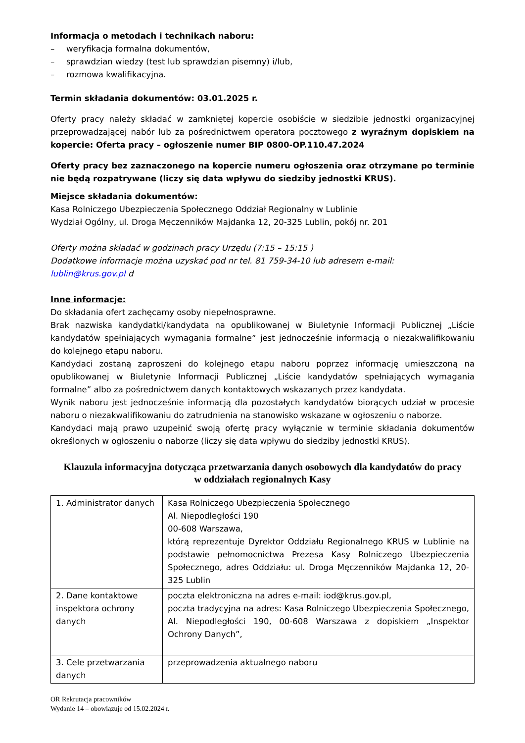Informacja o metodach i technikach naboru:
– weryfikacja formalna dokumentów,
– sprawdzian wiedzy (test lub sprawdzian pisemny) i/lub,
– rozmowa kwalifikacyjna.
Termin składania dokumentów: 03.01.2025 r.
Oferty pracy należy składać w zamkniętej kopercie osobiście w siedzibie jednostki organizacyjnej przeprowadzającej nabór lub za pośrednictwem operatora pocztowego z wyraźnym dopiskiem na kopercie: Oferta pracy – ogłoszenie numer BIP 0800-OP.110.47.2024
Oferty pracy bez zaznaczonego na kopercie numeru ogłoszenia oraz otrzymane po terminie nie będą rozpatrywane (liczy się data wpływu do siedziby jednostki KRUS).
Miejsce składania dokumentów:
Kasa Rolniczego Ubezpieczenia Społecznego Oddział Regionalny w Lublinie
Wydział Ogólny, ul. Droga Męczenników Majdanka 12, 20-325 Lublin, pokój nr. 201
Oferty można składać w godzinach pracy Urzędu (7:15 – 15:15 )
Dodatkowe informacje można uzyskać pod nr tel. 81 759-34-10 lub adresem e-mail:
lublin@krus.gov.pl d
Inne informacje:
Do składania ofert zachęcamy osoby niepełnosprawne.
Brak nazwiska kandydatki/kandydata na opublikowanej w Biuletynie Informacji Publicznej „Liście kandydatów spełniających wymagania formalne” jest jednocześnie informacją o niezakwalifikowaniu do kolejnego etapu naboru.
Kandydaci zostaną zaproszeni do kolejnego etapu naboru poprzez informację umieszczoną na opublikowanej w Biuletynie Informacji Publicznej „Liście kandydatów spełniających wymagania formalne” albo za pośrednictwem danych kontaktowych wskazanych przez kandydata.
Wynik naboru jest jednocześnie informacją dla pozostałych kandydatów biorących udział w procesie naboru o niezakwalifikowaniu do zatrudnienia na stanowisko wskazane w ogłoszeniu o naborze.
Kandydaci mają prawo uzupełnić swoją ofertę pracy wyłącznie w terminie składania dokumentów określonych w ogłoszeniu o naborze (liczy się data wpływu do siedziby jednostki KRUS).
Klauzula informacyjna dotycząca przetwarzania danych osobowych dla kandydatów do pracy w oddziałach regionalnych Kasy
| 1. Administrator danych | Kasa Rolniczego Ubezpieczenia Społecznego Al. Niepodległości 190 00-608 Warszawa, którą reprezentuje Dyrektor Oddziału Regionalnego KRUS w Lublinie na podstawie pełnomocnictwa Prezesa Kasy Rolniczego Ubezpieczenia Społecznego, adres Oddziału: ul. Droga Męczenników Majdanka 12, 20-325 Lublin |
| 2. Dane kontaktowe inspektora ochrony danych | poczta elektroniczna na adres e-mail: iod@krus.gov.pl, poczta tradycyjna na adres: Kasa Rolniczego Ubezpieczenia Społecznego, Al. Niepodległości 190, 00-608 Warszawa z dopiskiem „Inspektor Ochrony Danych”, |
| 3. Cele przetwarzania danych | przeprowadzenia aktualnego naboru |
OR Rekrutacja pracowników
Wydanie 14 – obowiązuje od 15.02.2024 r.